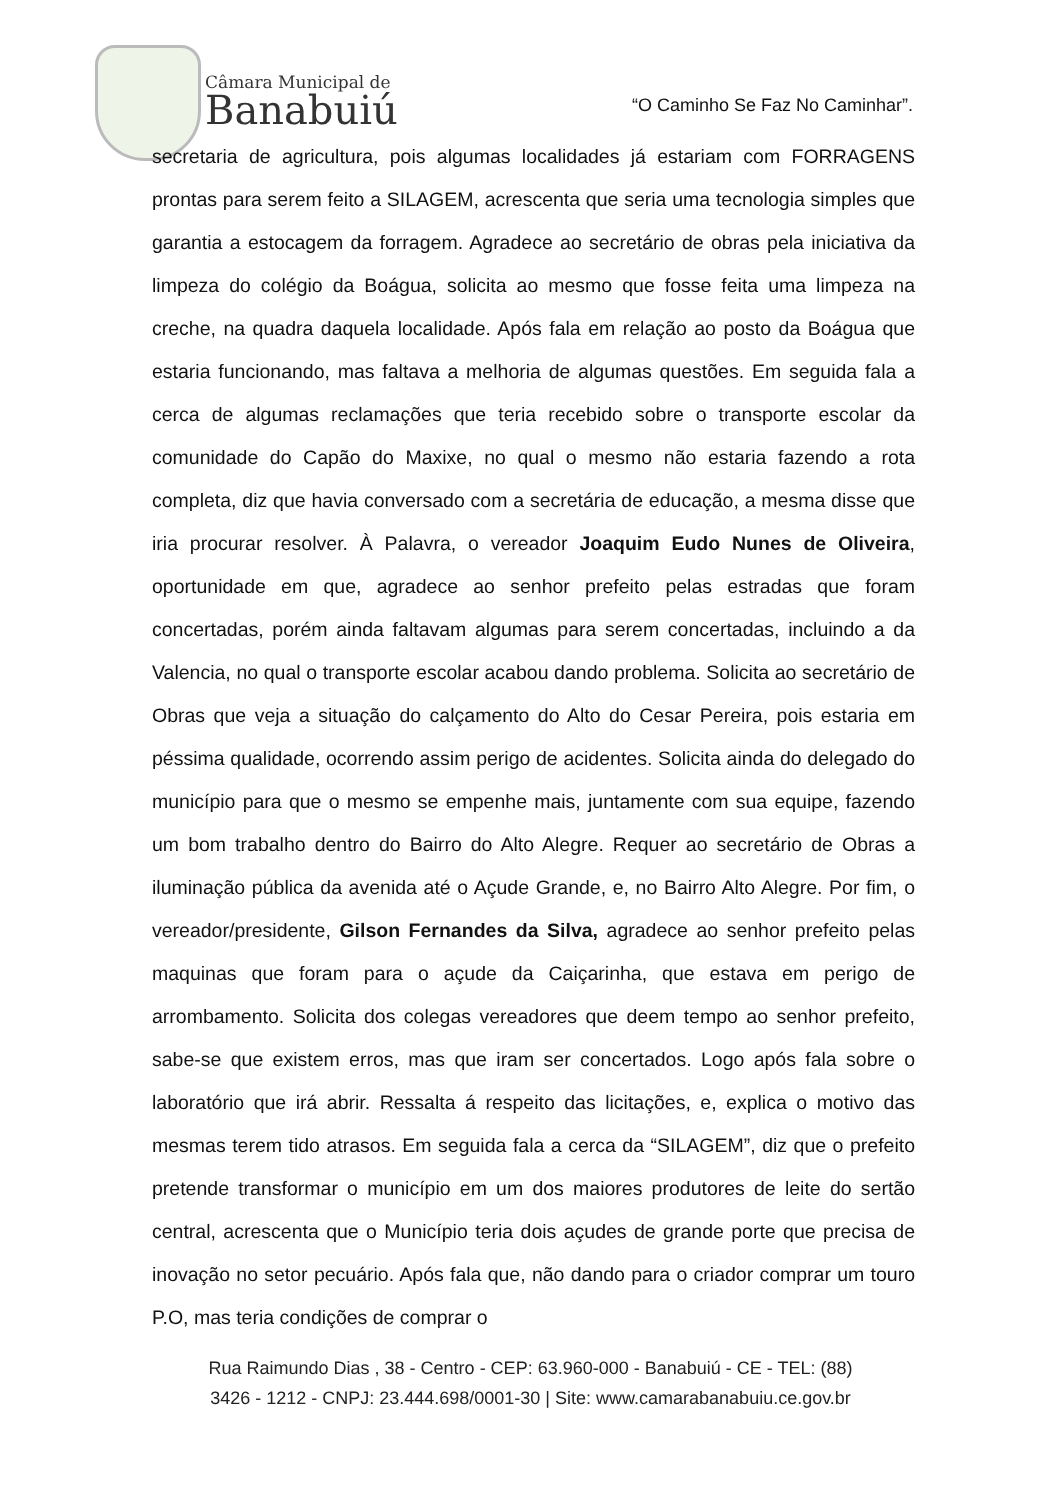Câmara Municipal de
Banabuiú
“O Caminho Se Faz No Caminhar”.
secretaria de agricultura, pois algumas localidades já estariam com FORRAGENS prontas para serem feito a SILAGEM, acrescenta que seria uma tecnologia simples que garantia a estocagem da forragem. Agradece ao secretário de obras pela iniciativa da limpeza do colégio da Boágua, solicita ao mesmo que fosse feita uma limpeza na creche, na quadra daquela localidade. Após fala em relação ao posto da Boágua que estaria funcionando, mas faltava a melhoria de algumas questões. Em seguida fala a cerca de algumas reclamações que teria recebido sobre o transporte escolar da comunidade do Capão do Maxixe, no qual o mesmo não estaria fazendo a rota completa, diz que havia conversado com a secretária de educação, a mesma disse que iria procurar resolver. À Palavra, o vereador Joaquim Eudo Nunes de Oliveira, oportunidade em que, agradece ao senhor prefeito pelas estradas que foram concertadas, porém ainda faltavam algumas para serem concertadas, incluindo a da Valencia, no qual o transporte escolar acabou dando problema. Solicita ao secretário de Obras que veja a situação do calçamento do Alto do Cesar Pereira, pois estaria em péssima qualidade, ocorrendo assim perigo de acidentes. Solicita ainda do delegado do município para que o mesmo se empenhe mais, juntamente com sua equipe, fazendo um bom trabalho dentro do Bairro do Alto Alegre. Requer ao secretário de Obras a iluminação pública da avenida até o Açude Grande, e, no Bairro Alto Alegre. Por fim, o vereador/presidente, Gilson Fernandes da Silva, agradece ao senhor prefeito pelas maquinas que foram para o açude da Caiçarinha, que estava em perigo de arrombamento. Solicita dos colegas vereadores que deem tempo ao senhor prefeito, sabe-se que existem erros, mas que iram ser concertados. Logo após fala sobre o laboratório que irá abrir. Ressalta á respeito das licitações, e, explica o motivo das mesmas terem tido atrasos. Em seguida fala a cerca da “SILAGEM”, diz que o prefeito pretende transformar o município em um dos maiores produtores de leite do sertão central, acrescenta que o Município teria dois açudes de grande porte que precisa de inovação no setor pecuário. Após fala que, não dando para o criador comprar um touro P.O, mas teria condições de comprar o
Rua Raimundo Dias , 38 - Centro - CEP: 63.960-000 - Banabuiú - CE - TEL: (88)
3426 - 1212 - CNPJ: 23.444.698/0001-30 | Site: www.camarabanabuiu.ce.gov.br